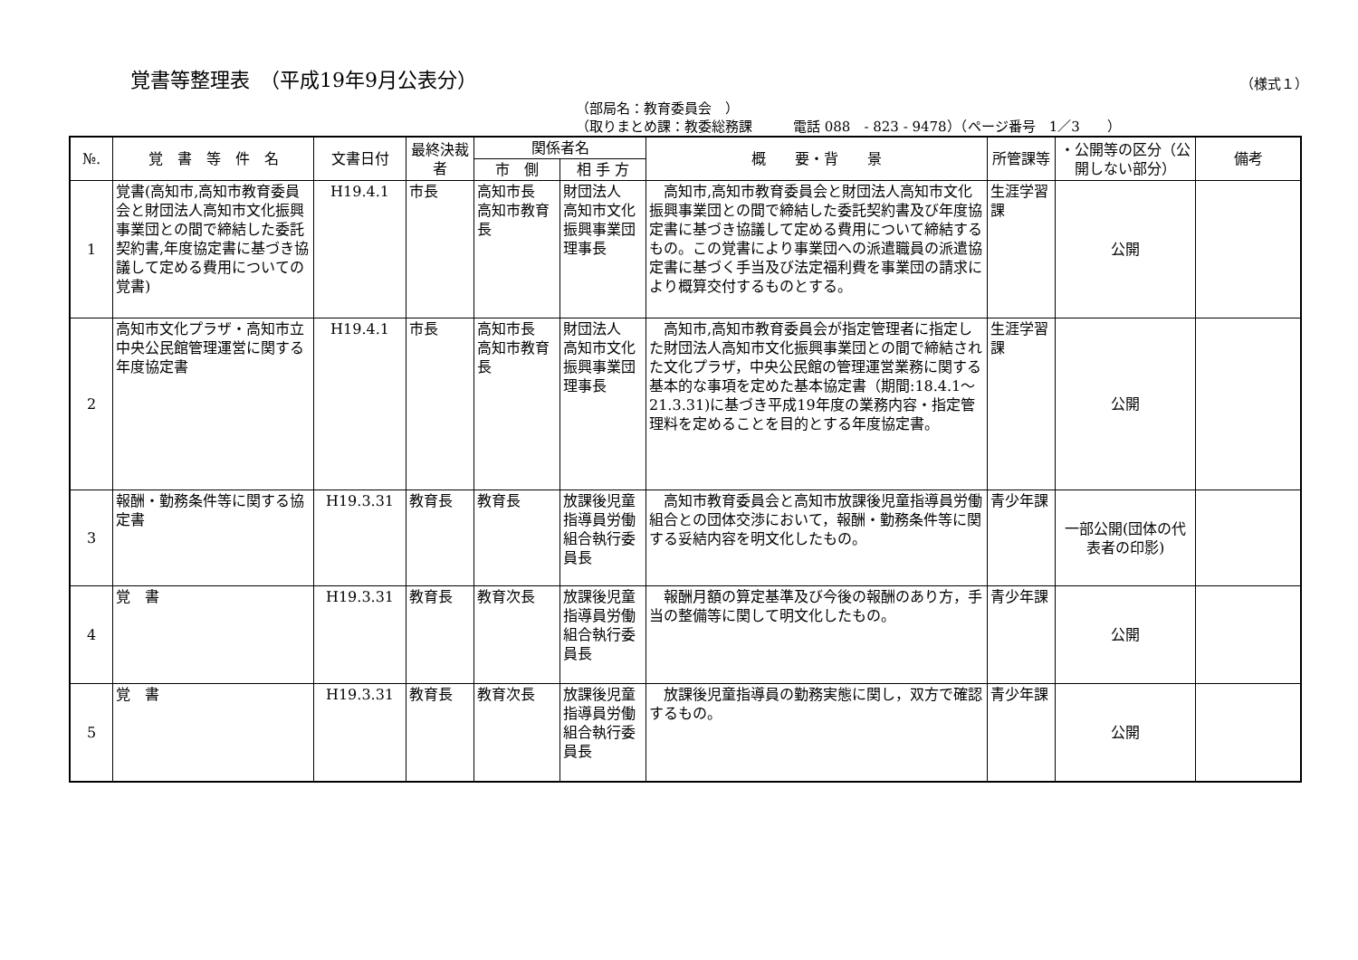覚書等整理表　（平成19年9月公表分）
（様式１）
（部局名：教育委員会　）
（取りまとめ課：教委総務課　　　電話 088　- 823 - 9478）（ページ番号　1／3　　）
| №. | 覚 書 等 件 名 | 文書日付 | 最終決裁者 | 関係者名 | | 概 要・背 景 | 所管課等 | ・公開等の区分（公開しない部分） | 備考 |
| --- | --- | --- | --- | --- | --- | --- | --- | --- | --- |
| | | | | 市 側 | 相 手 方 | | | | |
| 1 | 覚書(高知市,高知市教育委員会と財団法人高知市文化振興事業団との間で締結した委託契約書,年度協定書に基づき協議して定める費用についての覚書) | H19.4.1 | 市長 | 高知市長 高知市教育長 | 財団法人 高知市文化振興事業団 理事長 | 高知市,高知市教育委員会と財団法人高知市文化振興事業団との間で締結した委託契約書及び年度協定書に基づき協議して定める費用について締結するもの。この覚書により事業団への派遣職員の派遣協定書に基づく手当及び法定福利費を事業団の請求により概算交付するものとする。 | 生涯学習課 | 公開 | |
| 2 | 高知市文化プラザ・高知市立中央公民館管理運営に関する年度協定書 | H19.4.1 | 市長 | 高知市長 高知市教育長 | 財団法人 高知市文化振興事業団 理事長 | 高知市,高知市教育委員会が指定管理者に指定した財団法人高知市文化振興事業団との間で締結された文化プラザ，中央公民館の管理運営業務に関する基本的な事項を定めた基本協定書（期間:18.4.1～21.3.31)に基づき平成19年度の業務内容・指定管理料を定めることを目的とする年度協定書。 | 生涯学習課 | 公開 | |
| 3 | 報酬・勤務条件等に関する協定書 | H19.3.31 | 教育長 | 教育長 | 放課後児童指導員労働組合執行委員長 | 高知市教育委員会と高知市放課後児童指導員労働組合との団体交渉において，報酬・勤務条件等に関する妥結内容を明文化したもの。 | 青少年課 | 一部公開(団体の代表者の印影) | |
| 4 | 覚 書 | H19.3.31 | 教育長 | 教育次長 | 放課後児童指導員労働組合執行委員長 | 報酬月額の算定基準及び今後の報酬のあり方，手当の整備等に関して明文化したもの。 | 青少年課 | 公開 | |
| 5 | 覚 書 | H19.3.31 | 教育長 | 教育次長 | 放課後児童指導員労働組合執行委員長 | 放課後児童指導員の勤務実態に関し，双方で確認するもの。 | 青少年課 | 公開 | |